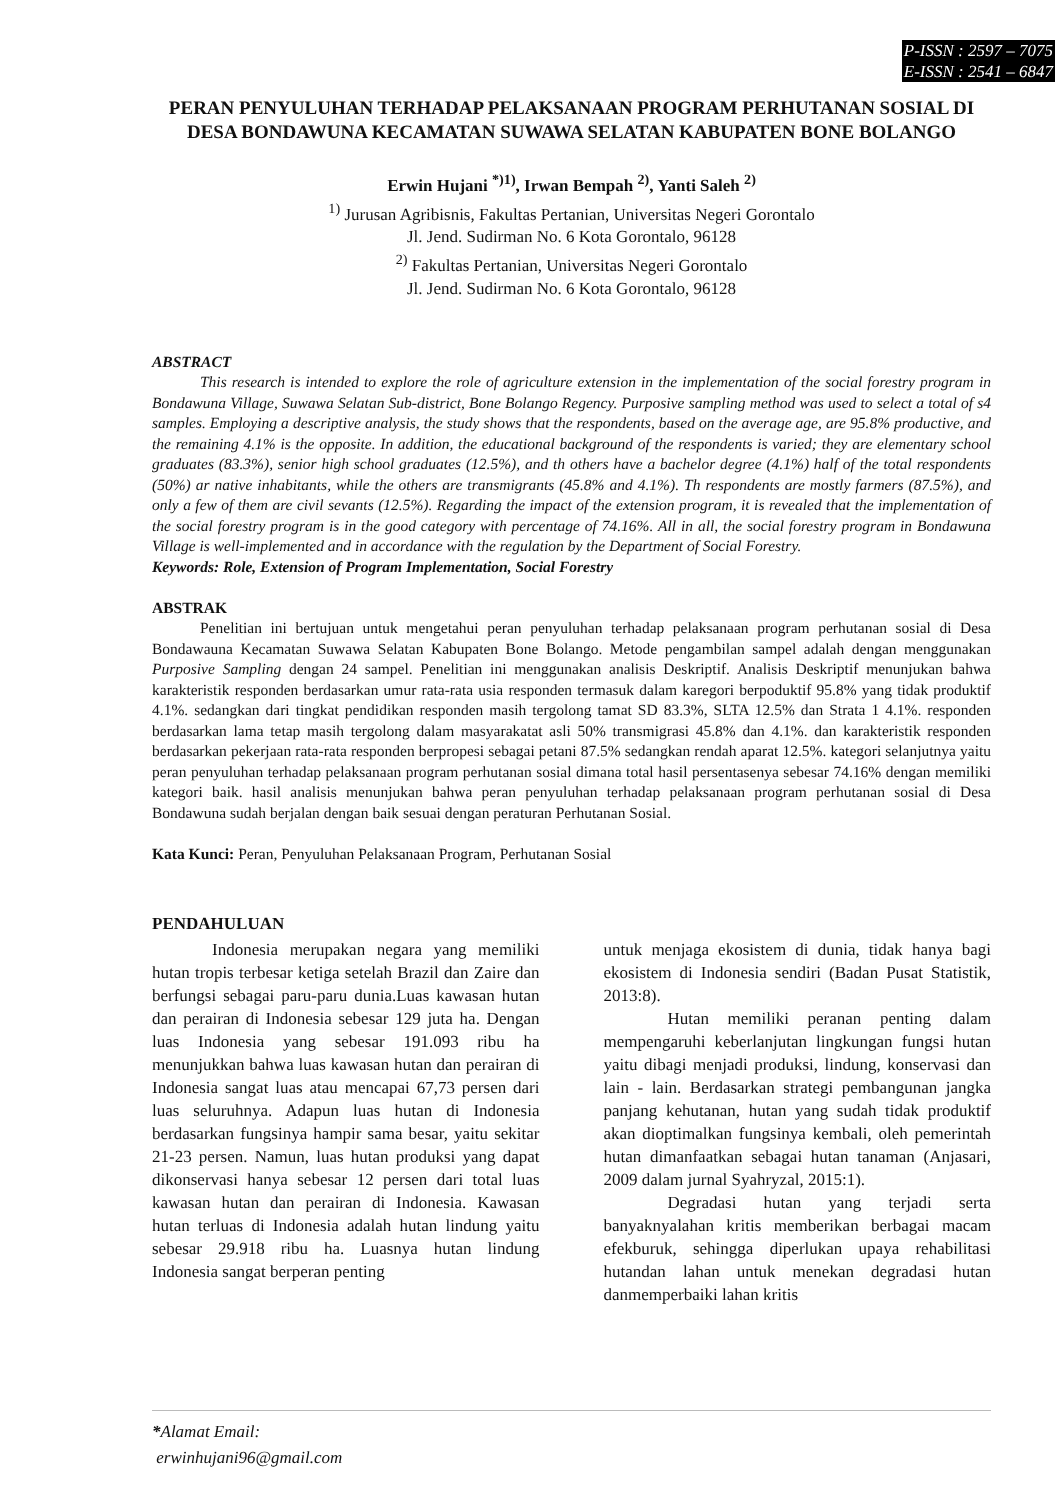P-ISSN : 2597 – 7075
E-ISSN : 2541 – 6847
PERAN PENYULUHAN TERHADAP PELAKSANAAN PROGRAM PERHUTANAN SOSIAL DI DESA BONDAWUNA KECAMATAN SUWAWA SELATAN KABUPATEN BONE BOLANGO
Erwin Hujani <sup>*)1)</sup>, Irwan Bempah <sup>2)</sup>, Yanti Saleh <sup>2)</sup>
<sup>1)</sup> Jurusan Agribisnis, Fakultas Pertanian, Universitas Negeri Gorontalo
Jl. Jend. Sudirman No. 6 Kota Gorontalo, 96128
<sup>2)</sup> Fakultas Pertanian, Universitas Negeri Gorontalo
Jl. Jend. Sudirman No. 6 Kota Gorontalo, 96128
ABSTRACT
This research is intended to explore the role of agriculture extension in the implementation of the social forestry program in Bondawuna Village, Suwawa Selatan Sub-district, Bone Bolango Regency. Purposive sampling method was used to select a total of s4 samples. Employing a descriptive analysis, the study shows that the respondents, based on the average age, are 95.8% productive, and the remaining 4.1% is the opposite. In addition, the educational background of the respondents is varied; they are elementary school graduates (83.3%), senior high school graduates (12.5%), and th others have a bachelor degree (4.1%) half of the total respondents (50%) ar native inhabitants, while the others are transmigrants (45.8% and 4.1%). Th respondents are mostly farmers (87.5%), and only a few of them are civil sevants (12.5%). Regarding the impact of the extension program, it is revealed that the implementation of the social forestry program is in the good category with percentage of 74.16%. All in all, the social forestry program in Bondawuna Village is well-implemented and in accordance with the regulation by the Department of Social Forestry.
Keywords: Role, Extension of Program Implementation, Social Forestry
ABSTRAK
Penelitian ini bertujuan untuk mengetahui peran penyuluhan terhadap pelaksanaan program perhutanan sosial di Desa Bondawauna Kecamatan Suwawa Selatan Kabupaten Bone Bolango. Metode pengambilan sampel adalah dengan menggunakan Purposive Sampling dengan 24 sampel. Penelitian ini menggunakan analisis Deskriptif. Analisis Deskriptif menunjukan bahwa karakteristik responden berdasarkan umur rata-rata usia responden termasuk dalam karegori berpoduktif 95.8% yang tidak produktif 4.1%. sedangkan dari tingkat pendidikan responden masih tergolong tamat SD 83.3%, SLTA 12.5% dan Strata 1 4.1%. responden berdasarkan lama tetap masih tergolong dalam masyarakatat asli 50% transmigrasi 45.8% dan 4.1%. dan karakteristik responden berdasarkan pekerjaan rata-rata responden berpropesi sebagai petani 87.5% sedangkan rendah aparat 12.5%. kategori selanjutnya yaitu peran penyuluhan terhadap pelaksanaan program perhutanan sosial dimana total hasil persentasenya sebesar 74.16% dengan memiliki kategori baik. hasil analisis menunjukan bahwa peran penyuluhan terhadap pelaksanaan program perhutanan sosial di Desa Bondawuna sudah berjalan dengan baik sesuai dengan peraturan Perhutanan Sosial.
Kata Kunci: Peran, Penyuluhan Pelaksanaan Program, Perhutanan Sosial
PENDAHULUAN
Indonesia merupakan negara yang memiliki hutan tropis terbesar ketiga setelah Brazil dan Zaire dan berfungsi sebagai paru-paru dunia.Luas kawasan hutan dan perairan di Indonesia sebesar 129 juta ha. Dengan luas Indonesia yang sebesar 191.093 ribu ha menunjukkan bahwa luas kawasan hutan dan perairan di Indonesia sangat luas atau mencapai 67,73 persen dari luas seluruhnya. Adapun luas hutan di Indonesia berdasarkan fungsinya hampir sama besar, yaitu sekitar 21-23 persen. Namun, luas hutan produksi yang dapat dikonservasi hanya sebesar 12 persen dari total luas kawasan hutan dan perairan di Indonesia. Kawasan hutan terluas di Indonesia adalah hutan lindung yaitu sebesar 29.918 ribu ha. Luasnya hutan lindung Indonesia sangat berperan penting
untuk menjaga ekosistem di dunia, tidak hanya bagi ekosistem di Indonesia sendiri (Badan Pusat Statistik, 2013:8).
Hutan memiliki peranan penting dalam mempengaruhi keberlanjutan lingkungan fungsi hutan yaitu dibagi menjadi produksi, lindung, konservasi dan lain - lain. Berdasarkan strategi pembangunan jangka panjang kehutanan, hutan yang sudah tidak produktif akan dioptimalkan fungsinya kembali, oleh pemerintah hutan dimanfaatkan sebagai hutan tanaman (Anjasari, 2009 dalam jurnal Syahryzal, 2015:1).
Degradasi hutan yang terjadi serta banyaknyalahan kritis memberikan berbagai macam efekburuk, sehingga diperlukan upaya rehabilitasi hutandan lahan untuk menekan degradasi hutan danmemperbaiki lahan kritis
*Alamat Email:
erwinhujani96@gmail.com